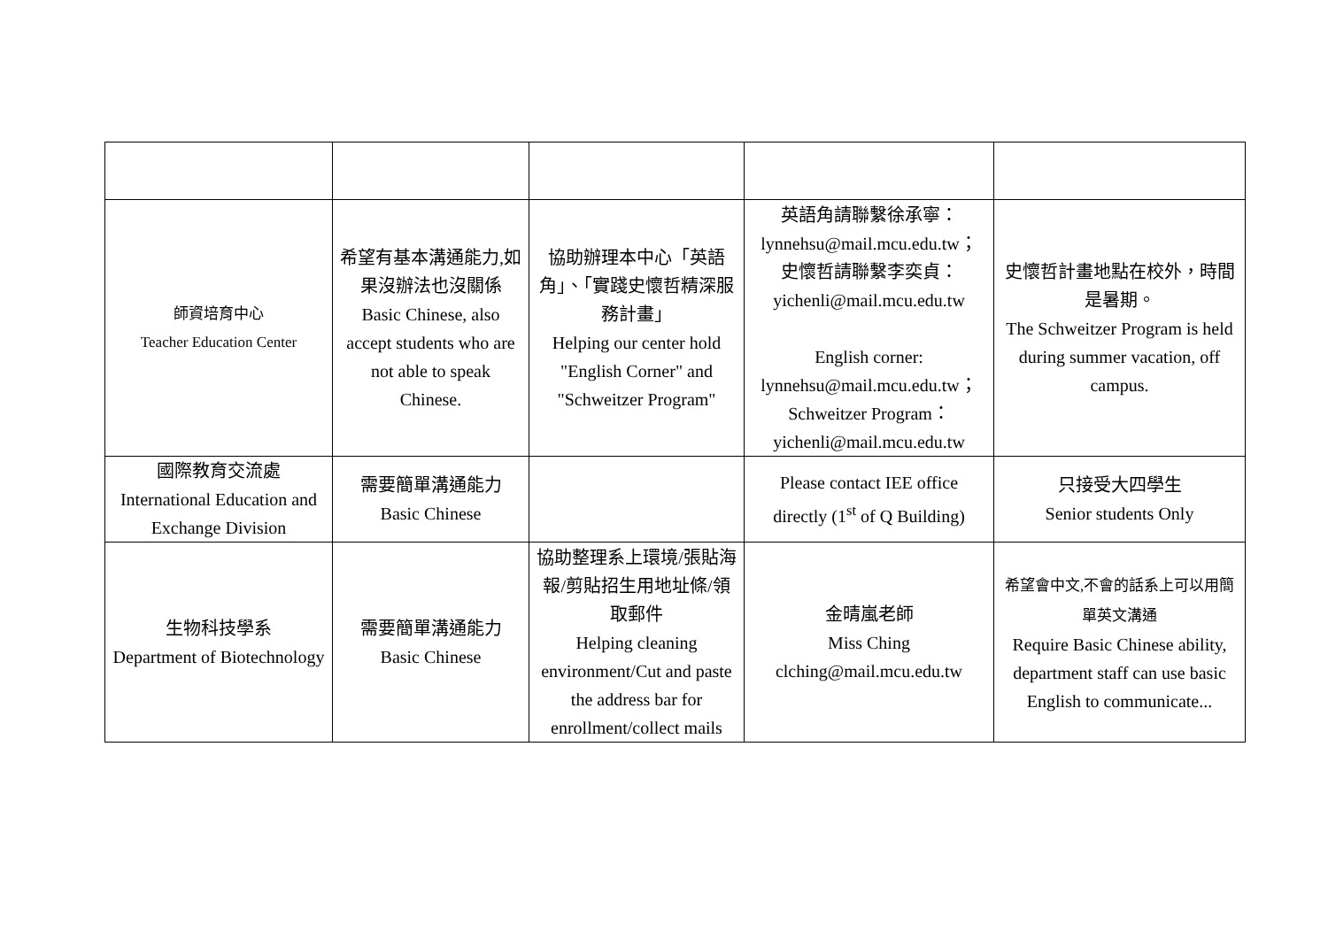| 師資培育中心 Teacher Education Center | 希望有基本溝通能力,如果沒辦法也沒關係 Basic Chinese, also accept students who are not able to speak Chinese. | 協助辦理本中心「英語角」、「實踐史懷哲精深服務計畫」 Helping our center hold "English Corner" and "Schweitzer Program" | 英語角請聯繫徐承寧： lynnehsu@mail.mcu.edu.tw； 史懷哲請聯繫李奕貞： yichenli@mail.mcu.edu.tw English corner: lynnehsu@mail.mcu.edu.tw； Schweitzer Program： yichenli@mail.mcu.edu.tw | 史懷哲計畫地點在校外，時間是暑期。 The Schweitzer Program is held during summer vacation, off campus. |
| 國際教育交流處 International Education and Exchange Division | 需要簡單溝通能力 Basic Chinese | | Please contact IEE office directly (1<sup>st</sup> of Q Building) | 只接受大四學生 Senior students Only |
| 生物科技學系 Department of Biotechnology | 需要簡單溝通能力 Basic Chinese | 協助整理系上環境/張貼海報/剪貼招生用地址條/領取郵件 Helping cleaning environment/Cut and paste the address bar for enrollment/collect mails | 金晴嵐老師 Miss Ching clching@mail.mcu.edu.tw | 希望會中文,不會的話系上可以用簡單英文溝通 Require Basic Chinese ability, department staff can use basic English to communicate... |